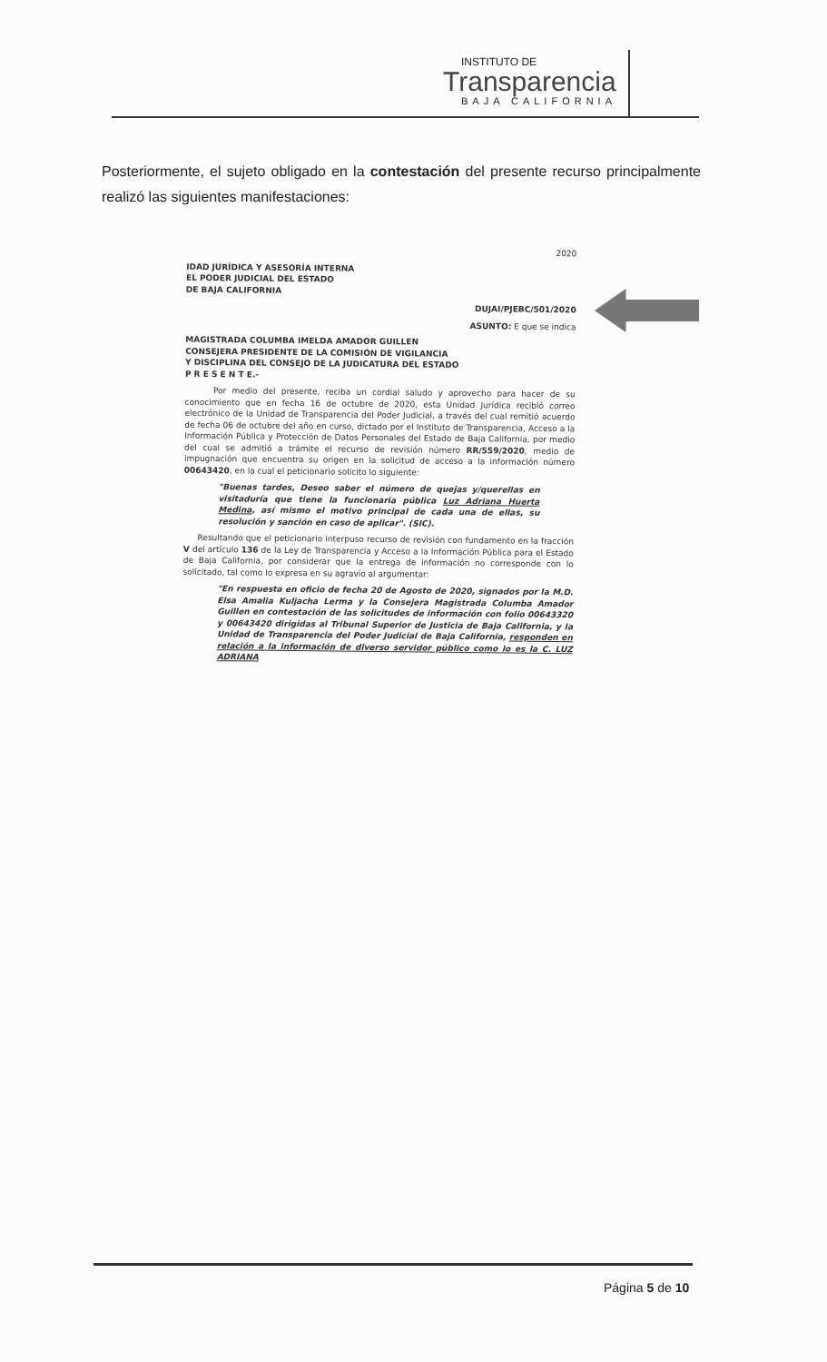INSTITUTO DE
Transparencia
BAJA CALIFORNIA
Posteriormente, el sujeto obligado en la contestación del presente recurso principalmente realizó las siguientes manifestaciones:
2020
IDAD JURÍDICA Y ASESORÍA INTERNA
EL PODER JUDICIAL DEL ESTADO
DE BAJA CALIFORNIA
DUJAI/PJEBC/501/2020
ASUNTO: E que se indica
MAGISTRADA COLUMBA IMELDA AMADOR GUILLEN
CONSEJERA PRESIDENTE DE LA COMISIÓN DE VIGILANCIA
Y DISCIPLINA DEL CONSEJO DE LA JUDICATURA DEL ESTADO
P R E S E N T E.-
Por medio del presente, reciba un cordial saludo y aprovecho para hacer de su conocimiento que en fecha 16 de octubre de 2020, esta Unidad Jurídica recibió correo electrónico de la Unidad de Transparencia del Poder Judicial, a través del cual remitió acuerdo de fecha 06 de octubre del año en curso, dictado por el Instituto de Transparencia, Acceso a la Información Pública y Protección de Datos Personales del Estado de Baja California, por medio del cual se admitió a trámite el recurso de revisión número RR/559/2020, medio de impugnación que encuentra su origen en la solicitud de acceso a la información número 00643420, en la cual el peticionario solicito lo siguiente:
"Buenas tardes, Deseo saber el número de quejas y/querellas en visitaduría que tiene la funcionaria pública Luz Adriana Huerta Medina, así mismo el motivo principal de cada una de ellas, su resolución y sanción en caso de aplicar". (SIC).
Resultando que el peticionario interpuso recurso de revisión con fundamento en la fracción V del artículo 136 de la Ley de Transparencia y Acceso a la Información Pública para el Estado de Baja California, por considerar que la entrega de información no corresponde con lo solicitado, tal como lo expresa en su agravio al argumentar:
"En respuesta en oficio de fecha 20 de Agosto de 2020, signados por la M.D. Elsa Amalia Kuljacha Lerma y la Consejera Magistrada Columba Amador Guillen en contestación de las solicitudes de información con folio 00643320 y 00643420 dirigidas al Tribunal Superior de Justicia de Baja California, y la Unidad de Transparencia del Poder Judicial de Baja California, responden en relación a la información de diverso servidor público como lo es la C. LUZ ADRIANA
Página 5 de 10